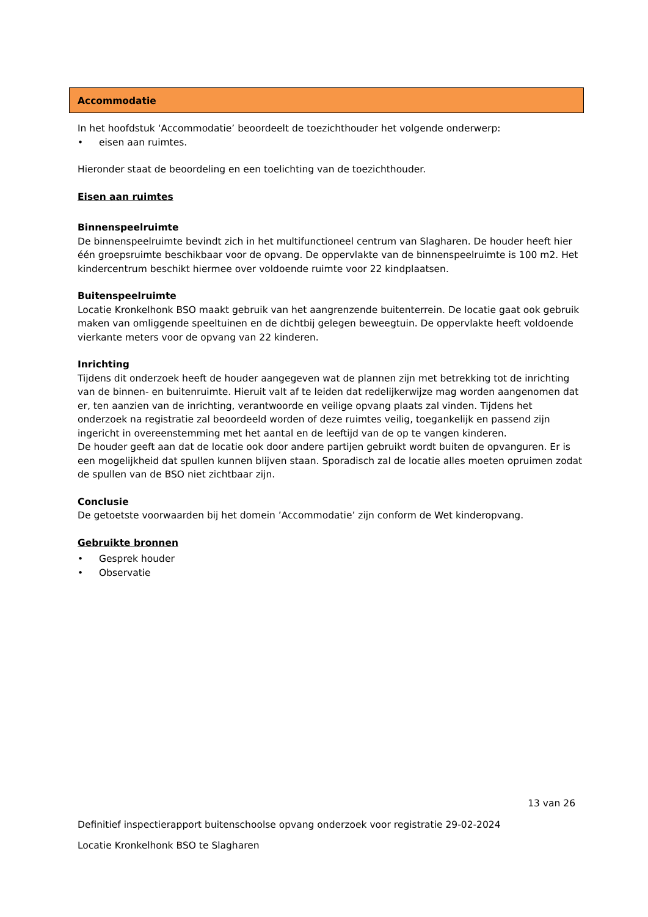Accommodatie
In het hoofdstuk ‘Accommodatie’ beoordeelt de toezichthouder het volgende onderwerp:
• eisen aan ruimtes.
Hieronder staat de beoordeling en een toelichting van de toezichthouder.
Eisen aan ruimtes
Binnenspeelruimte
De binnenspeelruimte bevindt zich in het multifunctioneel centrum van Slagharen. De houder heeft hier één groepsruimte beschikbaar voor de opvang. De oppervlakte van de binnenspeelruimte is 100 m2. Het kindercentrum beschikt hiermee over voldoende ruimte voor 22 kindplaatsen.
Buitenspeelruimte
Locatie Kronkelhonk BSO maakt gebruik van het aangrenzende buitenterrein. De locatie gaat ook gebruik maken van omliggende speeltuinen en de dichtbij gelegen beweegtuin. De oppervlakte heeft voldoende vierkante meters voor de opvang van 22 kinderen.
Inrichting
Tijdens dit onderzoek heeft de houder aangegeven wat de plannen zijn met betrekking tot de inrichting van de binnen- en buitenruimte. Hieruit valt af te leiden dat redelijkerwijze mag worden aangenomen dat er, ten aanzien van de inrichting, verantwoorde en veilige opvang plaats zal vinden. Tijdens het onderzoek na registratie zal beoordeeld worden of deze ruimtes veilig, toegankelijk en passend zijn ingericht in overeenstemming met het aantal en de leeftijd van de op te vangen kinderen.
De houder geeft aan dat de locatie ook door andere partijen gebruikt wordt buiten de opvanguren. Er is een mogelijkheid dat spullen kunnen blijven staan. Sporadisch zal de locatie alles moeten opruimen zodat de spullen van de BSO niet zichtbaar zijn.
Conclusie
De getoetste voorwaarden bij het domein ’Accommodatie’ zijn conform de Wet kinderopvang.
Gebruikte bronnen
• Gesprek houder
• Observatie
13 van 26
Definitief inspectierapport buitenschoolse opvang onderzoek voor registratie 29-02-2024
Locatie Kronkelhonk BSO te Slagharen